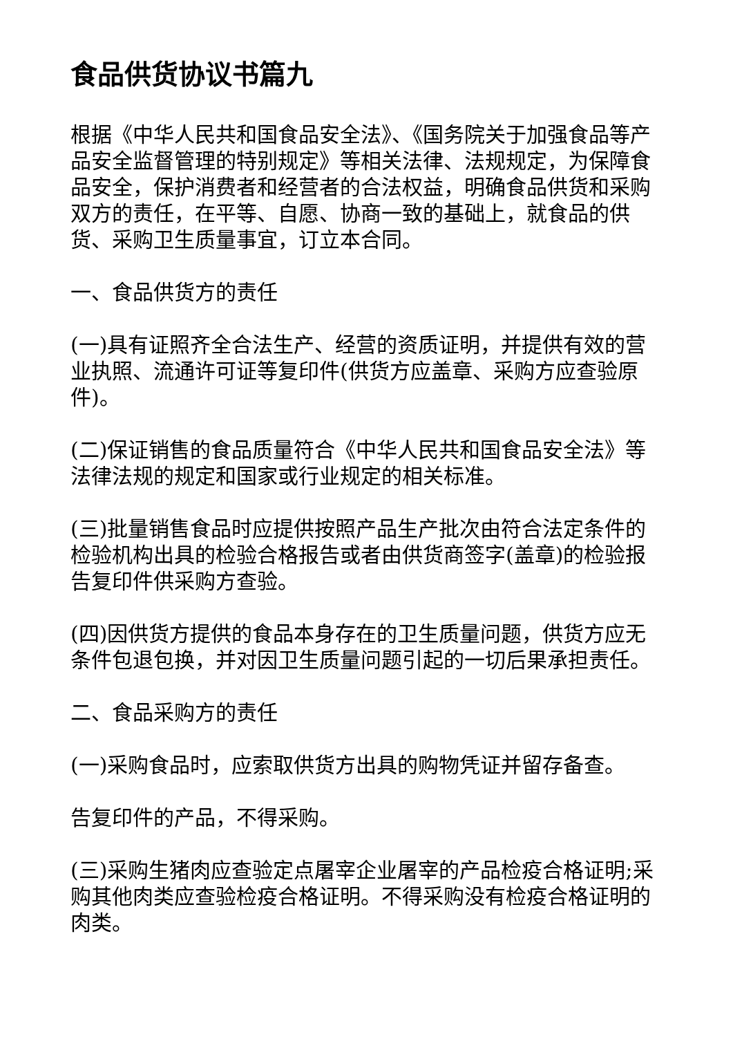食品供货协议书篇九
根据《中华人民共和国食品安全法》、《国务院关于加强食品等产品安全监督管理的特别规定》等相关法律、法规规定，为保障食品安全，保护消费者和经营者的合法权益，明确食品供货和采购双方的责任，在平等、自愿、协商一致的基础上，就食品的供货、采购卫生质量事宜，订立本合同。
一、食品供货方的责任
(一)具有证照齐全合法生产、经营的资质证明，并提供有效的营业执照、流通许可证等复印件(供货方应盖章、采购方应查验原件)。
(二)保证销售的食品质量符合《中华人民共和国食品安全法》等法律法规的规定和国家或行业规定的相关标准。
(三)批量销售食品时应提供按照产品生产批次由符合法定条件的检验机构出具的检验合格报告或者由供货商签字(盖章)的检验报告复印件供采购方查验。
(四)因供货方提供的食品本身存在的卫生质量问题，供货方应无条件包退包换，并对因卫生质量问题引起的一切后果承担责任。
二、食品采购方的责任
(一)采购食品时，应索取供货方出具的购物凭证并留存备查。
告复印件的产品，不得采购。
(三)采购生猪肉应查验定点屠宰企业屠宰的产品检疫合格证明;采购其他肉类应查验检疫合格证明。不得采购没有检疫合格证明的肉类。